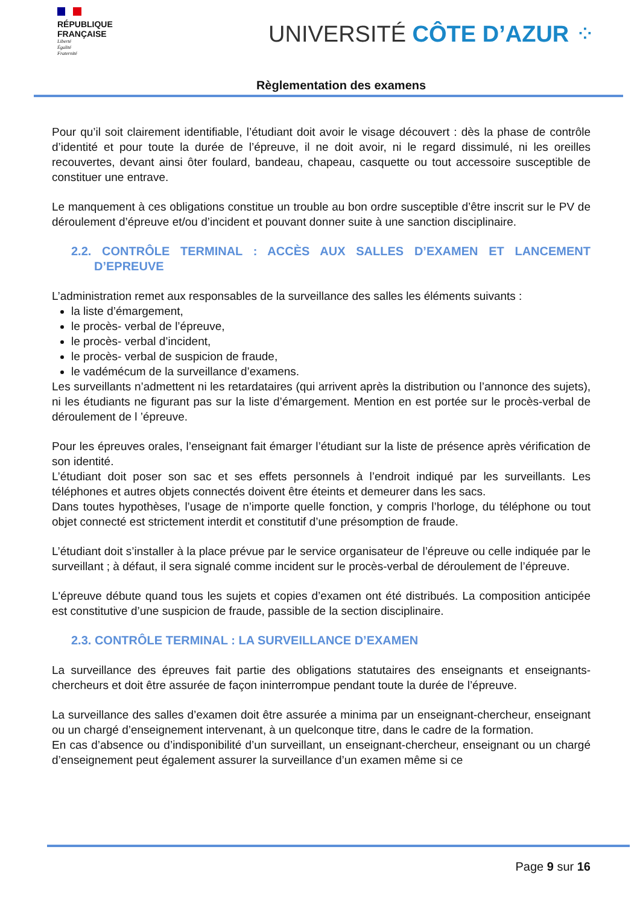RÉPUBLIQUE
FRANÇAISE
Liberté
Égalité
Fraternité
UNIVERSITÉ CÔTE D’AZUR ⁘
Règlementation des examens
Pour qu’il soit clairement identifiable, l’étudiant doit avoir le visage découvert : dès la phase de contrôle d’identité et pour toute la durée de l’épreuve, il ne doit avoir, ni le regard dissimulé, ni les oreilles recouvertes, devant ainsi ôter foulard, bandeau, chapeau, casquette ou tout accessoire susceptible de constituer une entrave.
Le manquement à ces obligations constitue un trouble au bon ordre susceptible d’être inscrit sur le PV de déroulement d’épreuve et/ou d’incident et pouvant donner suite à une sanction disciplinaire.
2.2. CONTRÔLE TERMINAL : ACCÈS AUX SALLES D’EXAMEN ET LANCEMENT D’EPREUVE
L’administration remet aux responsables de la surveillance des salles les éléments suivants :
la liste d’émargement,
le procès- verbal de l’épreuve,
le procès- verbal d’incident,
le procès- verbal de suspicion de fraude,
le vadémécum de la surveillance d’examens.
Les surveillants n’admettent ni les retardataires (qui arrivent après la distribution ou l’annonce des sujets), ni les étudiants ne figurant pas sur la liste d’émargement. Mention en est portée sur le procès-verbal de déroulement de l ’épreuve.
Pour les épreuves orales, l’enseignant fait émarger l’étudiant sur la liste de présence après vérification de son identité.
L’étudiant doit poser son sac et ses effets personnels à l’endroit indiqué par les surveillants. Les téléphones et autres objets connectés doivent être éteints et demeurer dans les sacs.
Dans toutes hypothèses, l’usage de n’importe quelle fonction, y compris l’horloge, du téléphone ou tout objet connecté est strictement interdit et constitutif d’une présomption de fraude.
L’étudiant doit s’installer à la place prévue par le service organisateur de l’épreuve ou celle indiquée par le surveillant ; à défaut, il sera signalé comme incident sur le procès-verbal de déroulement de l’épreuve.
L'épreuve débute quand tous les sujets et copies d’examen ont été distribués. La composition anticipée est constitutive d’une suspicion de fraude, passible de la section disciplinaire.
2.3. CONTRÔLE TERMINAL : LA SURVEILLANCE D’EXAMEN
La surveillance des épreuves fait partie des obligations statutaires des enseignants et enseignants-chercheurs et doit être assurée de façon ininterrompue pendant toute la durée de l’épreuve.
La surveillance des salles d’examen doit être assurée a minima par un enseignant-chercheur, enseignant ou un chargé d’enseignement intervenant, à un quelconque titre, dans le cadre de la formation.
En cas d’absence ou d’indisponibilité d’un surveillant, un enseignant-chercheur, enseignant ou un chargé d’enseignement peut également assurer la surveillance d’un examen même si ce
Page 9 sur 16